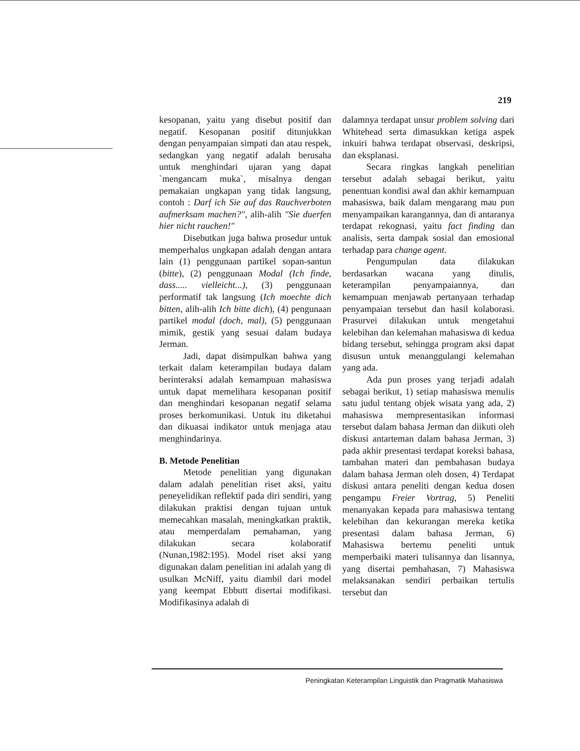219
kesopanan, yaitu yang disebut positif dan negatif. Kesopanan positif ditunjukkan dengan penyampaian simpati dan atau respek, sedangkan yang negatif adalah berusaha untuk menghindari ujaran yang dapat `mengancam muka`, misalnya dengan pemakaian ungkapan yang tidak langsung, contoh : Darf ich Sie auf das Rauchverboten aufmerksam machen?", alih-alih "Sie duerfen hier nicht rauchen!"
Disebutkan juga bahwa prosedur untuk memperhalus ungkapan adalah dengan antara lain (1) penggunaan partikel sopan-santun (bitte), (2) penggunaan Modal (Ich finde, dass..... vielleicht...), (3) penggunaan performatif tak langsung (Ich moechte dich bitten, alih-alih Ich bitte dich), (4) pengunaan partikel modal (doch, mal), (5) penggunaan mimik, gestik yang sesuai dalam budaya Jerman.
Jadi, dapat disimpulkan bahwa yang terkait dalam keterampilan budaya dalam berinteraksi adalah kemampuan mahasiswa untuk dapat memelihara kesopanan positif dan menghindari kesopanan negatif selama proses berkomunikasi. Untuk itu diketahui dan dikuasai indikator untuk menjaga atau menghindarinya.
B. Metode Penelitian
Metode penelitian yang digunakan dalam adalah penelitian riset aksi, yaitu peneyelidikan reflektif pada diri sendiri, yang dilakukan praktisi dengan tujuan untuk memecahkan masalah, meningkatkan praktik, atau memperdalam pemahaman, yang dilakukan secara kolaboratif (Nunan,1982:195). Model riset aksi yang digunakan dalam penelitian ini adalah yang di usulkan McNiff, yaitu diambil dari model yang keempat Ebbutt disertai modifikasi. Modifikasinya adalah di
dalamnya terdapat unsur problem solving dari Whitehead serta dimasukkan ketiga aspek inkuiri bahwa terdapat observasi, deskripsi, dan eksplanasi.
Secara ringkas langkah penelitian tersebut adalah sebagai berikut, yaitu penentuan kondisi awal dan akhir kemampuan mahasiswa, baik dalam mengarang mau pun menyampaikan karangannya, dan di antaranya terdapat rekognasi, yaitu fact finding dan analisis, serta dampak sosial dan emosional terhadap para change agent.
Pengumpulan data dilakukan berdasarkan wacana yang ditulis, keterampilan penyampaiannya, dan kemampuan menjawab pertanyaan terhadap penyampaian tersebut dan hasil kolaborasi. Prasurvei dilakukan untuk mengetahui kelebihan dan kelemahan mahasiswa di kedua bidang tersebut, sehingga program aksi dapat disusun untuk menanggulangi kelemahan yang ada.
Ada pun proses yang terjadi adalah sebagai berikut, 1) setiap mahasiswa menulis satu judul tentang objek wisata yang ada, 2) mahasiswa mempresentasikan informasi tersebut dalam bahasa Jerman dan diikuti oleh diskusi antarteman dalam bahasa Jerman, 3) pada akhir presentasi terdapat koreksi bahasa, tambahan materi dan pembahasan budaya dalam bahasa Jerman oleh dosen, 4) Terdapat diskusi antara peneliti dengan kedua dosen pengampu Freier Vortrag, 5) Peneliti menanyakan kepada para mahasiswa tentang kelebihan dan kekurangan mereka ketika presentasi dalam bahasa Jerman, 6) Mahasiswa bertemu peneliti untuk memperbaiki materi tulisannya dan lisannya, yang disertai pembahasan, 7) Mahasiswa melaksanakan sendiri perbaikan tertulis tersebut dan
Peningkatan Keterampilan Linguistik dan Pragmatik Mahasiswa